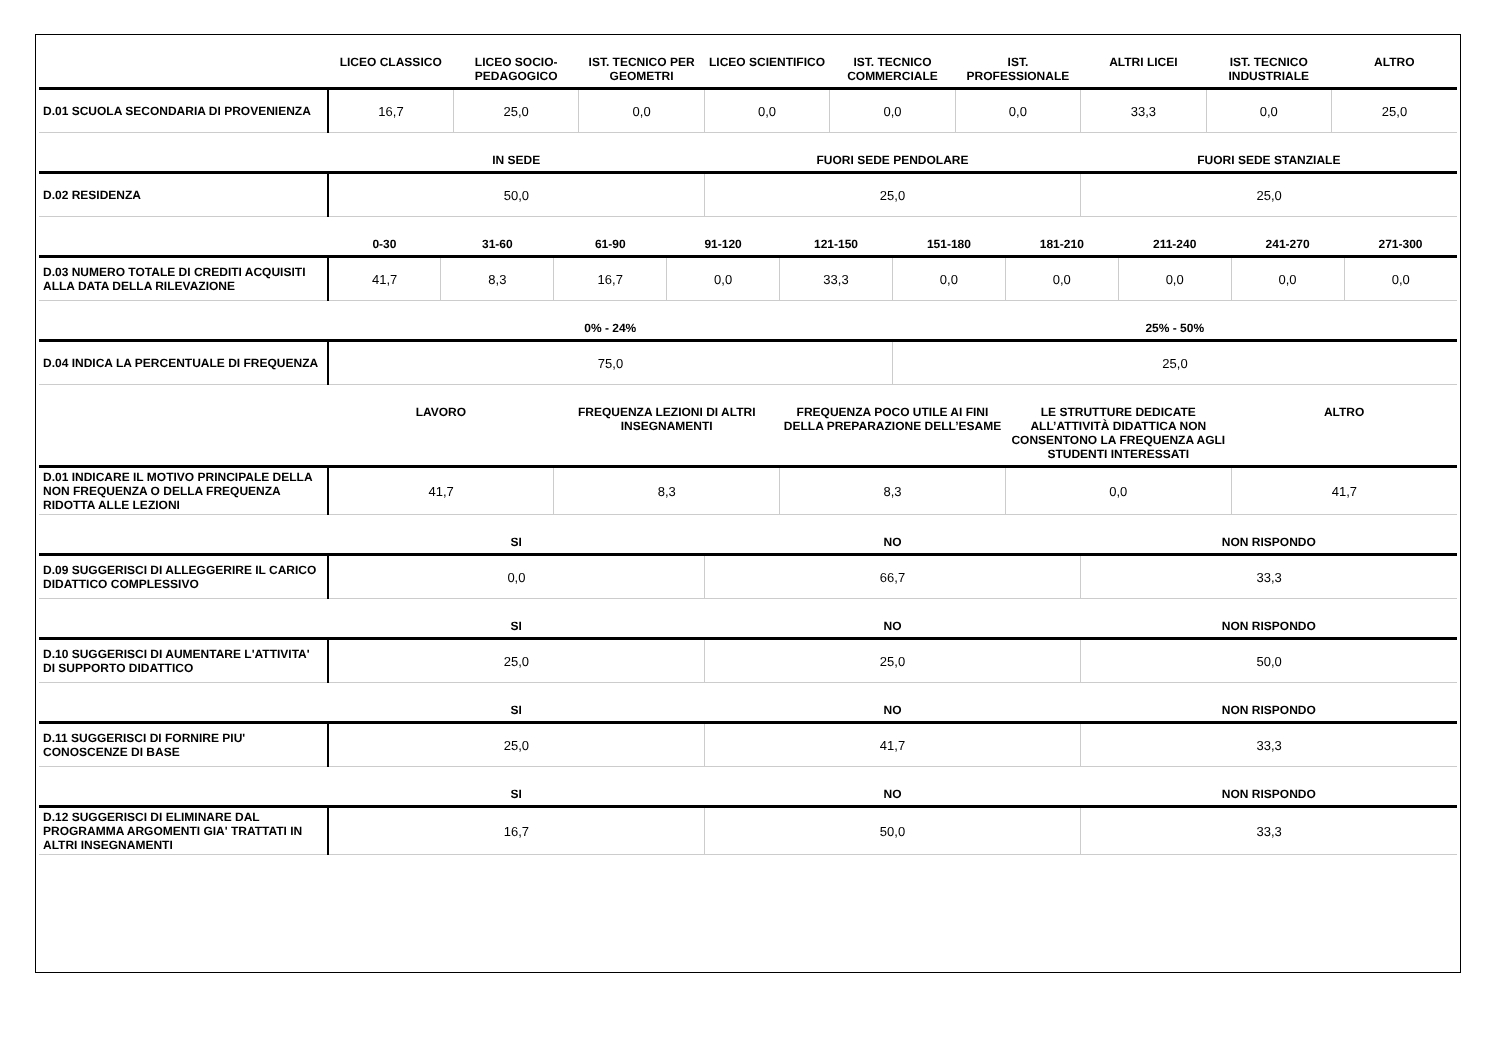| | LICEO CLASSICO | LICEO SOCIO-PEDAGOGICO | IST. TECNICO PER GEOMETRI | LICEO SCIENTIFICO | IST. TECNICO COMMERCIALE | IST. PROFESSIONALE | ALTRI LICEI | IST. TECNICO INDUSTRIALE | ALTRO |
| --- | --- | --- | --- | --- | --- | --- | --- | --- | --- |
| D.01 SCUOLA SECONDARIA DI PROVENIENZA | 16,7 | 25,0 | 0,0 | 0,0 | 0,0 | 0,0 | 33,3 | 0,0 | 25,0 |
| | IN SEDE | FUORI SEDE PENDOLARE | FUORI SEDE STANZIALE |
| --- | --- | --- | --- |
| D.02 RESIDENZA | 50,0 | 25,0 | 25,0 |
| | 0-30 | 31-60 | 61-90 | 91-120 | 121-150 | 151-180 | 181-210 | 211-240 | 241-270 | 271-300 |
| --- | --- | --- | --- | --- | --- | --- | --- | --- | --- | --- |
| D.03 NUMERO TOTALE DI CREDITI ACQUISITI ALLA DATA DELLA RILEVAZIONE | 41,7 | 8,3 | 16,7 | 0,0 | 33,3 | 0,0 | 0,0 | 0,0 | 0,0 | 0,0 |
| | 0% - 24% | 25% - 50% |
| --- | --- | --- |
| D.04 INDICA LA PERCENTUALE DI FREQUENZA | 75,0 | 25,0 |
| | LAVORO | FREQUENZA LEZIONI DI ALTRI INSEGNAMENTI | FREQUENZA POCO UTILE AI FINI DELLA PREPARAZIONE DELL’ESAME | LE STRUTTURE DEDICATE ALL’ATTIVITÀ DIDATTICA NON CONSENTONO LA FREQUENZA AGLI STUDENTI INTERESSATI | ALTRO |
| --- | --- | --- | --- | --- | --- |
| D.01 INDICARE IL MOTIVO PRINCIPALE DELLA NON FREQUENZA O DELLA FREQUENZA RIDOTTA ALLE LEZIONI | 41,7 | 8,3 | 8,3 | 0,0 | 41,7 |
| | SI | NO | NON RISPONDO |
| --- | --- | --- | --- |
| D.09 SUGGERISCI DI ALLEGGERIRE IL CARICO DIDATTICO COMPLESSIVO | 0,0 | 66,7 | 33,3 |
| | SI | NO | NON RISPONDO |
| --- | --- | --- | --- |
| D.10 SUGGERISCI DI AUMENTARE L'ATTIVITA' DI SUPPORTO DIDATTICO | 25,0 | 25,0 | 50,0 |
| | SI | NO | NON RISPONDO |
| --- | --- | --- | --- |
| D.11 SUGGERISCI DI FORNIRE PIU' CONOSCENZE DI BASE | 25,0 | 41,7 | 33,3 |
| | SI | NO | NON RISPONDO |
| --- | --- | --- | --- |
| D.12 SUGGERISCI DI ELIMINARE DAL PROGRAMMA ARGOMENTI GIA' TRATTATI IN ALTRI INSEGNAMENTI | 16,7 | 50,0 | 33,3 |